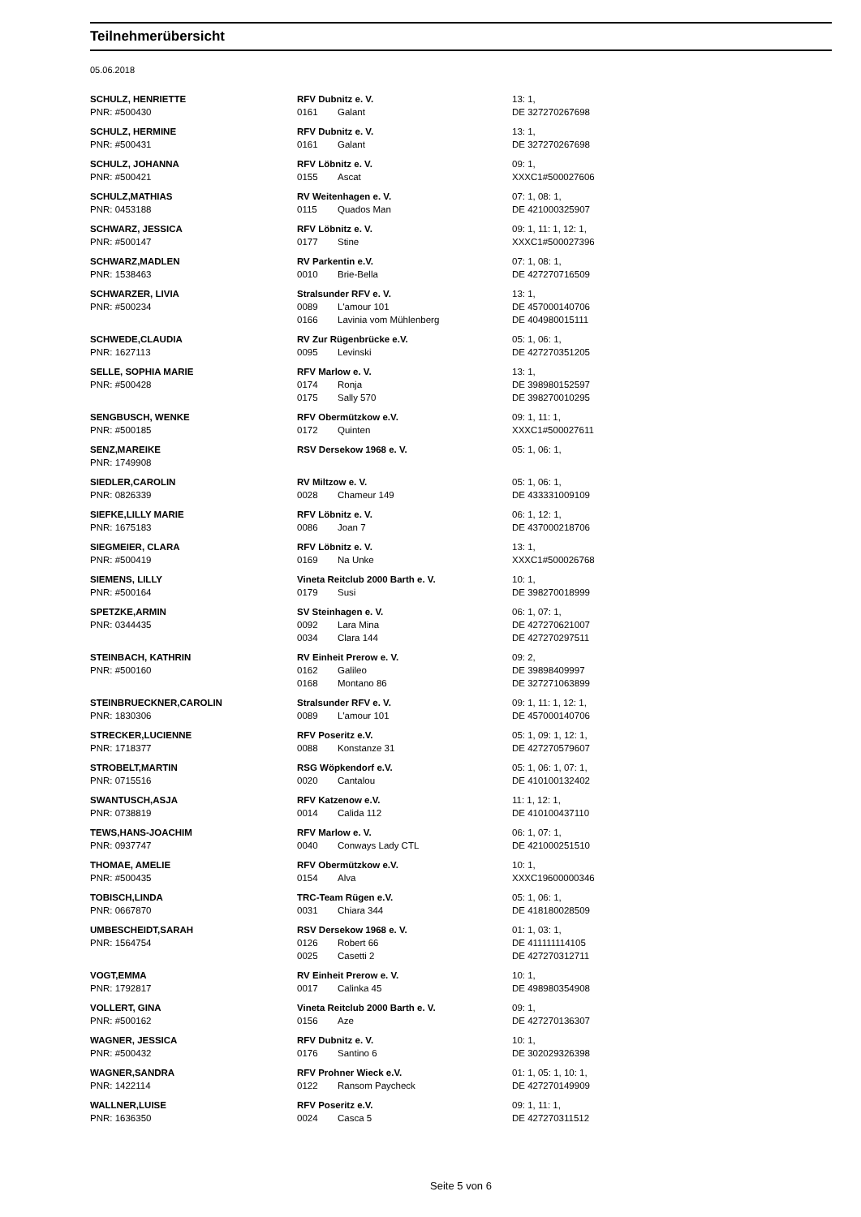Teilnehmerübersicht
05.06.2018
| SCHULZ, HENRIETTE PNR: #500430 | RFV Dubnitz e. V. 0161 Galant | 13: 1, DE 327270267698 |
| SCHULZ, HERMINE PNR: #500431 | RFV Dubnitz e. V. 0161 Galant | 13: 1, DE 327270267698 |
| SCHULZ, JOHANNA PNR: #500421 | RFV Löbnitz e. V. 0155 Ascat | 09: 1, XXXC1#500027606 |
| SCHULZ,MATHIAS PNR: 0453188 | RV Weitenhagen e. V. 0115 Quados Man | 07: 1, 08: 1, DE 421000325907 |
| SCHWARZ, JESSICA PNR: #500147 | RFV Löbnitz e. V. 0177 Stine | 09: 1, 11: 1, 12: 1, XXXC1#500027396 |
| SCHWARZ,MADLEN PNR: 1538463 | RV Parkentin e.V. 0010 Brie-Bella | 07: 1, 08: 1, DE 427270716509 |
| SCHWARZER, LIVIA PNR: #500234 | Stralsunder RFV e. V. 0089 L'amour 101 0166 Lavinia vom Mühlenberg | 13: 1, DE 457000140706 DE 404980015111 |
| SCHWEDE,CLAUDIA PNR: 1627113 | RV Zur Rügenbrücke e.V. 0095 Levinski | 05: 1, 06: 1, DE 427270351205 |
| SELLE, SOPHIA MARIE PNR: #500428 | RFV Marlow e. V. 0174 Ronja 0175 Sally 570 | 13: 1, DE 398980152597 DE 398270010295 |
| SENGBUSCH, WENKE PNR: #500185 | RFV Obermützkow e.V. 0172 Quinten | 09: 1, 11: 1, XXXC1#500027611 |
| SENZ,MAREIKE PNR: 1749908 | RSV Dersekow 1968 e. V. | 05: 1, 06: 1, |
| SIEDLER,CAROLIN PNR: 0826339 | RV Miltzow e. V. 0028 Chameur 149 | 05: 1, 06: 1, DE 433331009109 |
| SIEFKE,LILLY MARIE PNR: 1675183 | RFV Löbnitz e. V. 0086 Joan 7 | 06: 1, 12: 1, DE 437000218706 |
| SIEGMEIER, CLARA PNR: #500419 | RFV Löbnitz e. V. 0169 Na Unke | 13: 1, XXXC1#500026768 |
| SIEMENS, LILLY PNR: #500164 | Vineta Reitclub 2000 Barth e. V. 0179 Susi | 10: 1, DE 398270018999 |
| SPETZKE,ARMIN PNR: 0344435 | SV Steinhagen e. V. 0092 Lara Mina 0034 Clara 144 | 06: 1, 07: 1, DE 427270621007 DE 427270297511 |
| STEINBACH, KATHRIN PNR: #500160 | RV Einheit Prerow e. V. 0162 Galileo 0168 Montano 86 | 09: 2, DE 39898409997 DE 327271063899 |
| STEINBRUECKNER,CAROLIN PNR: 1830306 | Stralsunder RFV e. V. 0089 L'amour 101 | 09: 1, 11: 1, 12: 1, DE 457000140706 |
| STRECKER,LUCIENNE PNR: 1718377 | RFV Poseritz e.V. 0088 Konstanze 31 | 05: 1, 09: 1, 12: 1, DE 427270579607 |
| STROBELT,MARTIN PNR: 0715516 | RSG Wöpkendorf e.V. 0020 Cantalou | 05: 1, 06: 1, 07: 1, DE 410100132402 |
| SWANTUSCH,ASJA PNR: 0738819 | RFV Katzenow e.V. 0014 Calida 112 | 11: 1, 12: 1, DE 410100437110 |
| TEWS,HANS-JOACHIM PNR: 0937747 | RFV Marlow e. V. 0040 Conways Lady CTL | 06: 1, 07: 1, DE 421000251510 |
| THOMAE, AMELIE PNR: #500435 | RFV Obermützkow e.V. 0154 Alva | 10: 1, XXXC19600000346 |
| TOBISCH,LINDA PNR: 0667870 | TRC-Team Rügen e.V. 0031 Chiara 344 | 05: 1, 06: 1, DE 418180028509 |
| UMBESCHEIDT,SARAH PNR: 1564754 | RSV Dersekow 1968 e. V. 0126 Robert 66 0025 Casetti 2 | 01: 1, 03: 1, DE 411111114105 DE 427270312711 |
| VOGT,EMMA PNR: 1792817 | RV Einheit Prerow e. V. 0017 Calinka 45 | 10: 1, DE 498980354908 |
| VOLLERT, GINA PNR: #500162 | Vineta Reitclub 2000 Barth e. V. 0156 Aze | 09: 1, DE 427270136307 |
| WAGNER, JESSICA PNR: #500432 | RFV Dubnitz e. V. 0176 Santino 6 | 10: 1, DE 302029326398 |
| WAGNER,SANDRA PNR: 1422114 | RFV Prohner Wieck e.V. 0122 Ransom Paycheck | 01: 1, 05: 1, 10: 1, DE 427270149909 |
| WALLNER,LUISE PNR: 1636350 | RFV Poseritz e.V. 0024 Casca 5 | 09: 1, 11: 1, DE 427270311512 |
Seite 5 von 6